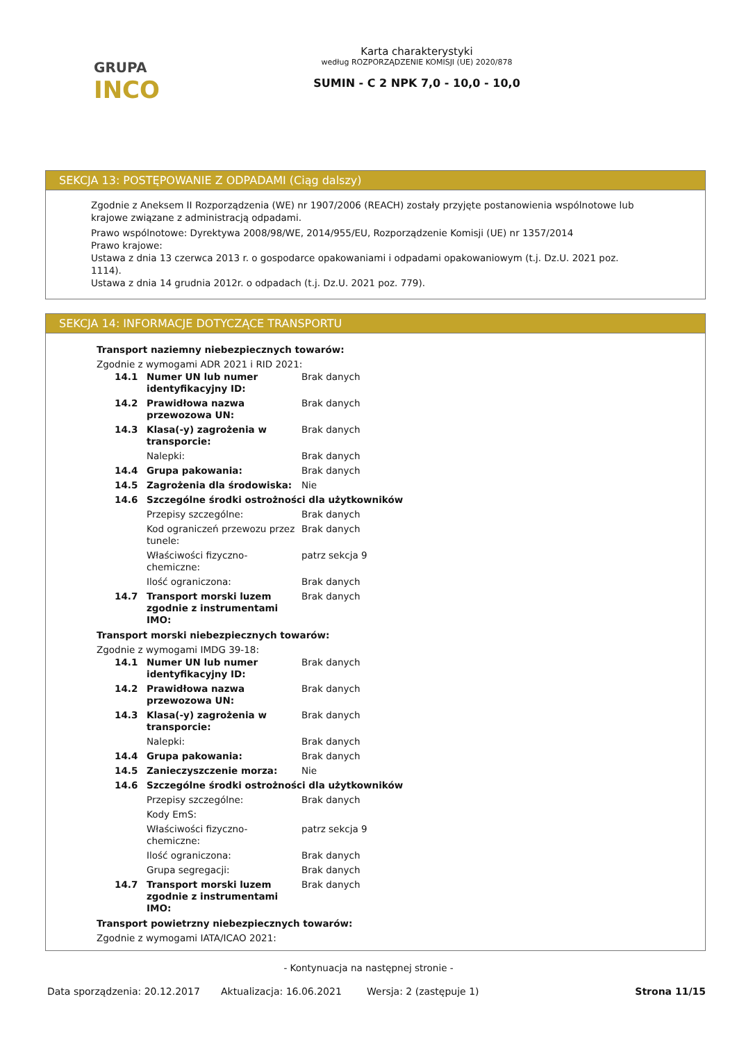GRUPA
INCO
Karta charakterystyki
według ROZPORZĄDZENIE KOMISJI (UE) 2020/878
SUMIN - C 2 NPK 7,0 - 10,0 - 10,0
SEKCJA 13: POSTĘPOWANIE Z ODPADAMI (Ciąg dalszy)
Zgodnie z Aneksem II Rozporządzenia (WE) nr 1907/2006 (REACH) zostały przyjęte postanowienia wspólnotowe lub krajowe związane z administracją odpadami.
Prawo wspólnotowe: Dyrektywa 2008/98/WE, 2014/955/EU, Rozporządzenie Komisji (UE) nr 1357/2014
Prawo krajowe:
Ustawa z dnia 13 czerwca 2013 r. o gospodarce opakowaniami i odpadami opakowaniowym (t.j. Dz.U. 2021 poz. 1114).
Ustawa z dnia 14 grudnia 2012r. o odpadach (t.j. Dz.U. 2021 poz. 779).
SEKCJA 14: INFORMACJE DOTYCZĄCE TRANSPORTU
Transport naziemny niebezpiecznych towarów:
Zgodnie z wymogami ADR 2021 i RID 2021:
| 14.1 | Numer UN lub numer identyfikacyjny ID: | Brak danych |
| 14.2 | Prawidłowa nazwa przewozowa UN: | Brak danych |
| 14.3 | Klasa(-y) zagrożenia w transporcie: | Brak danych |
| | Nalepki: | Brak danych |
| 14.4 | Grupa pakowania: | Brak danych |
| 14.5 | Zagrożenia dla środowiska: | Nie |
| 14.6 | Szczególne środki ostrożności dla użytkowników | |
| | Przepisy szczególne: | Brak danych |
| | Kod ograniczeń przewozu przez tunele: | Brak danych |
| | Właściwości fizyczno-chemiczne: | patrz sekcja 9 |
| | Ilość ograniczona: | Brak danych |
| 14.7 | Transport morski luzem zgodnie z instrumentami IMO: | Brak danych |
Transport morski niebezpiecznych towarów:
Zgodnie z wymogami IMDG 39-18:
| 14.1 | Numer UN lub numer identyfikacyjny ID: | Brak danych |
| 14.2 | Prawidłowa nazwa przewozowa UN: | Brak danych |
| 14.3 | Klasa(-y) zagrożenia w transporcie: | Brak danych |
| | Nalepki: | Brak danych |
| 14.4 | Grupa pakowania: | Brak danych |
| 14.5 | Zanieczyszczenie morza: | Nie |
| 14.6 | Szczególne środki ostrożności dla użytkowników | |
| | Przepisy szczególne: | Brak danych |
| | Kody EmS: | |
| | Właściwości fizyczno-chemiczne: | patrz sekcja 9 |
| | Ilość ograniczona: | Brak danych |
| | Grupa segregacji: | Brak danych |
| 14.7 | Transport morski luzem zgodnie z instrumentami IMO: | Brak danych |
Transport powietrzny niebezpiecznych towarów:
Zgodnie z wymogami IATA/ICAO 2021:
- Kontynuacja na następnej stronie -
Data sporządzenia: 20.12.2017 Aktualizacja: 16.06.2021 Wersja: 2 (zastępuje 1) Strona 11/15